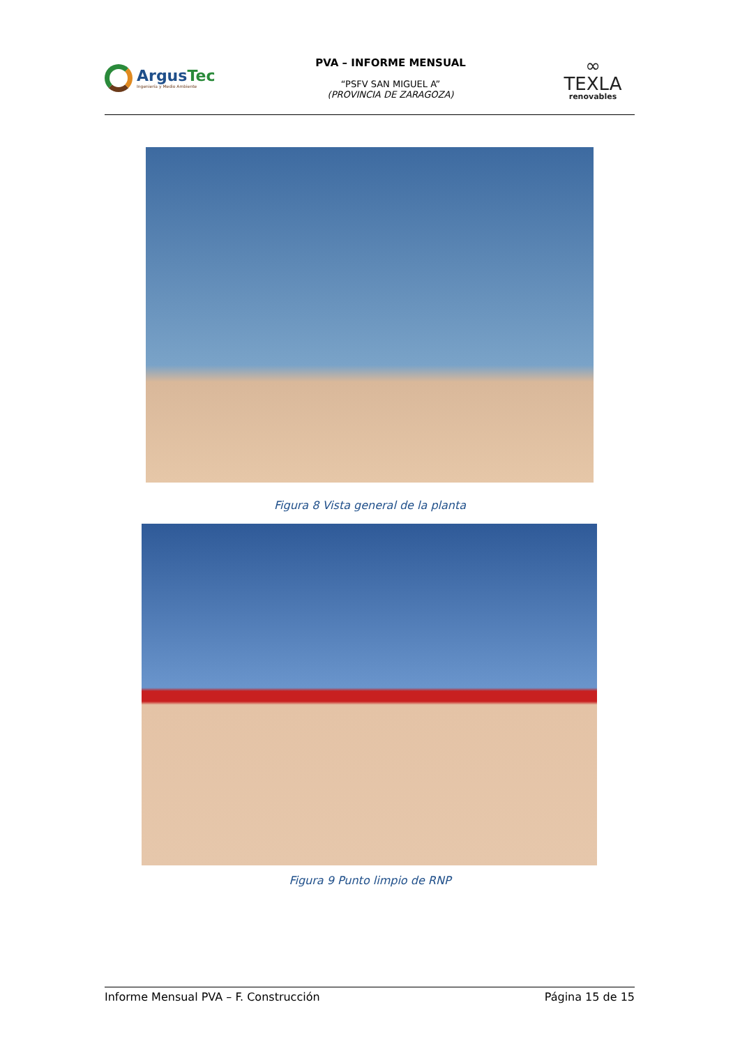ArgusTec
Ingeniería y Medio Ambiente
PVA – INFORME MENSUAL
“PSFV SAN MIGUEL A”
(PROVINCIA DE ZARAGOZA)
∞
TEXLA
renovables
Figura 8 Vista general de la planta
Figura 9 Punto limpio de RNP
Informe Mensual PVA – F. Construcción Página 15 de 15